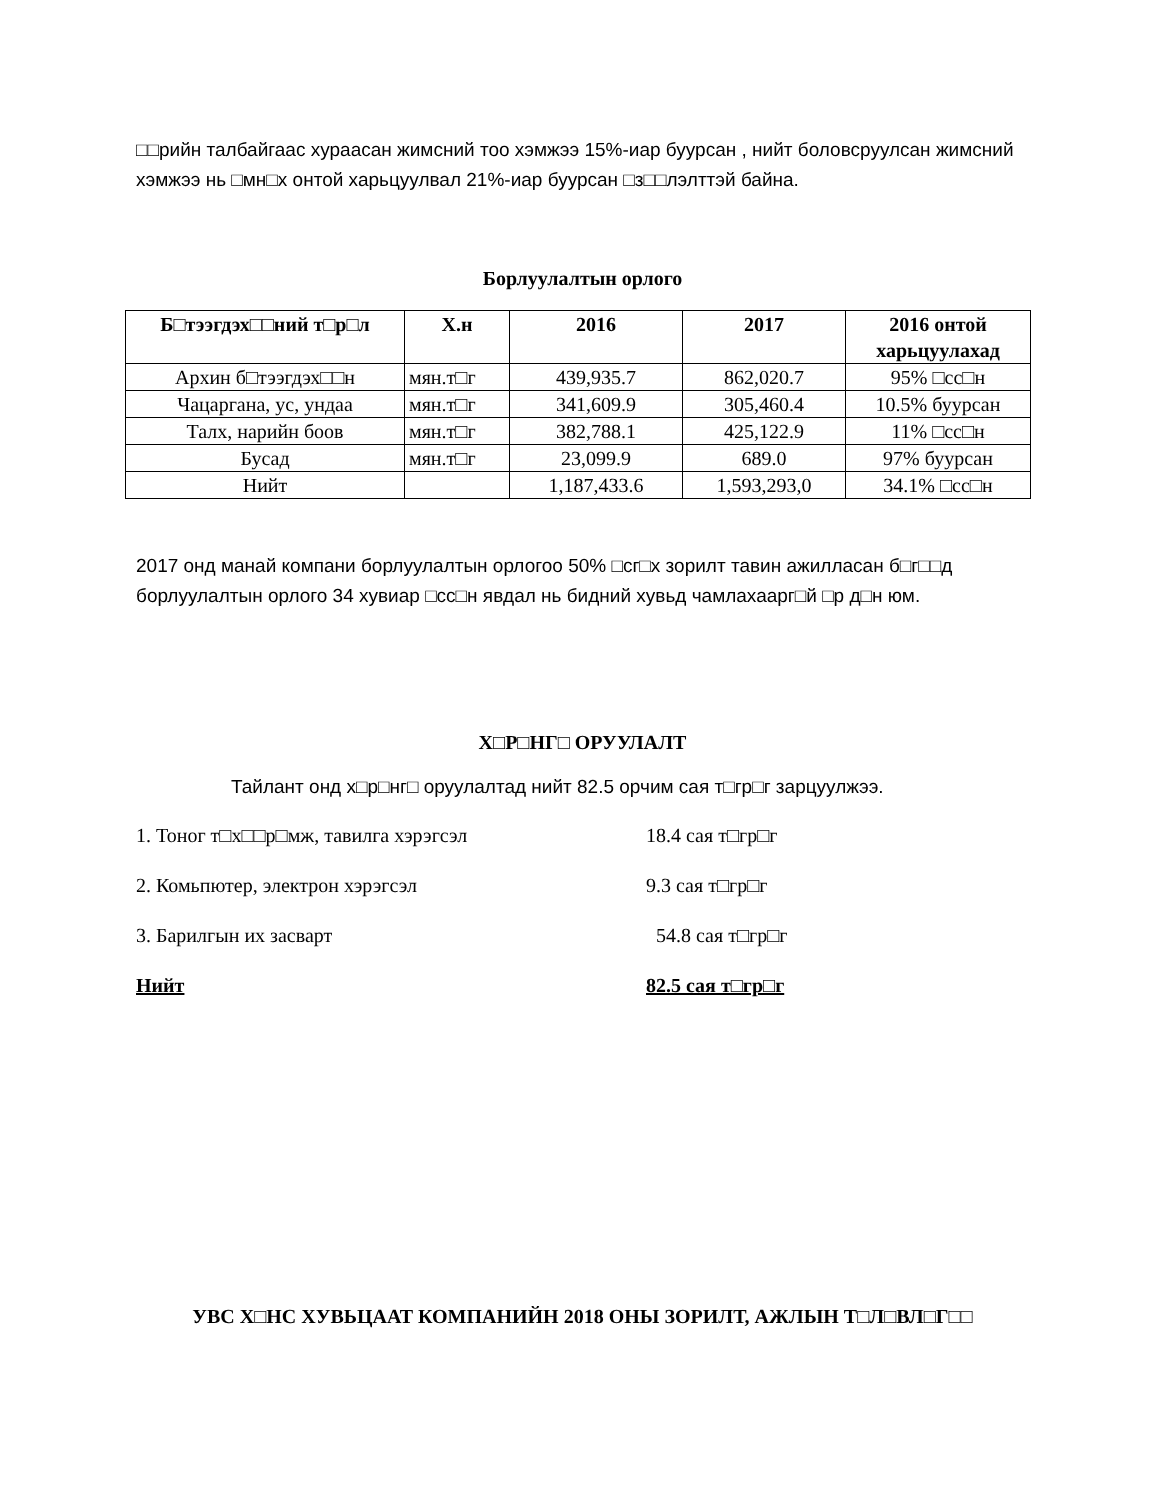□□рийн талбайгаас хураасан жимсний тоо хэмжээ 15%-иар буурсан , нийт боловсруулсан жимсний хэмжээ нь □мн□х онтой харьцуулвал 21%-иар буурсан □з□□лэлттэй байна.
Борлуулалтын орлого
| Б□тээгдэх□□ний т□р□л | Х.н | 2016 | 2017 | 2016 онтой харьцуулахад |
| --- | --- | --- | --- | --- |
| Архин б□тээгдэх□□н | мян.т□г | 439,935.7 | 862,020.7 | 95% □сс□н |
| Чацаргана, ус, ундаа | мян.т□г | 341,609.9 | 305,460.4 | 10.5% буурсан |
| Талх, нарийн боов | мян.т□г | 382,788.1 | 425,122.9 | 11% □сс□н |
| Бусад | мян.т□г | 23,099.9 | 689.0 | 97% буурсан |
| Нийт | | 1,187,433.6 | 1,593,293,0 | 34.1% □сс□н |
2017 онд манай компани борлуулалтын орлогоо 50% □сг□х зорилт тавин ажилласан б□г□□д борлуулалтын орлого 34 хувиар □сс□н явдал нь бидний хувьд чамлахаарг□й □р д□н юм.
Х□Р□НГ□ ОРУУЛАЛТ
Тайлант онд х□р□нг□ оруулалтад нийт 82.5 орчим сая т□гр□г зарцуулжээ.
1. Тоног т□х□□р□мж, тавилга хэрэгсэл 18.4 сая т□гр□г
2. Комьпютер, электрон хэрэгсэл 9.3 сая т□гр□г
3. Барилгын их засварт 54.8 сая т□гр□г
Нийт 82.5 сая т□гр□г
УВС Х□НС ХУВЬЦААТ КОМПАНИЙН 2018 ОНЫ ЗОРИЛТ, АЖЛЫН Т□Л□ВЛ□Г□□